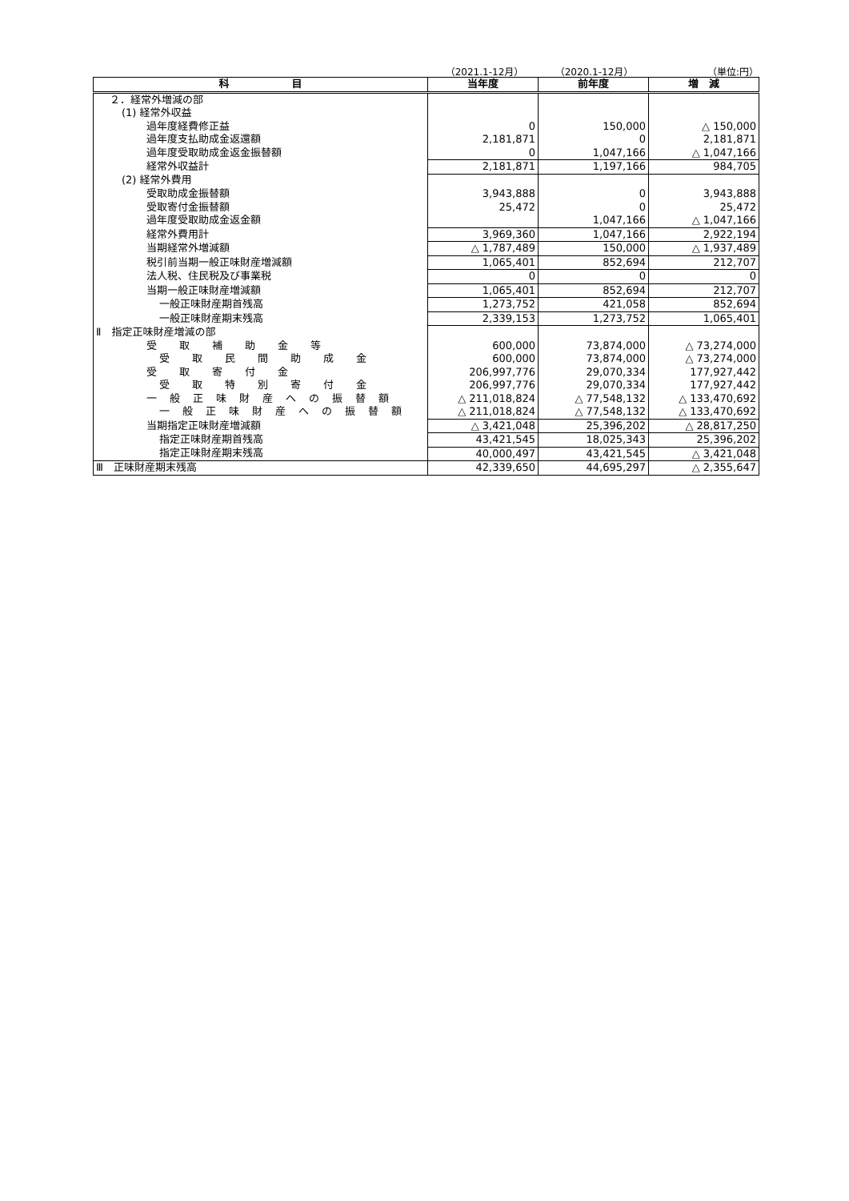（2021.1-12月） （2020.1-12月） （単位:円）
| 科 目 | 当年度 | 前年度 | 増 減 |
| --- | --- | --- | --- |
| ２．経常外増減の部 | | | |
| (1) 経常外収益 | | | |
| 過年度経費修正益 | 0 | 150,000 | △ 150,000 |
| 過年度支払助成金返還額 | 2,181,871 | 0 | 2,181,871 |
| 過年度受取助成金返金振替額 | 0 | 1,047,166 | △ 1,047,166 |
| 経常外収益計 | 2,181,871 | 1,197,166 | 984,705 |
| (2) 経常外費用 | | | |
| 受取助成金振替額 | 3,943,888 | 0 | 3,943,888 |
| 受取寄付金振替額 | 25,472 | 0 | 25,472 |
| 過年度受取助成金返金額 | | 1,047,166 | △ 1,047,166 |
| 経常外費用計 | 3,969,360 | 1,047,166 | 2,922,194 |
| 当期経常外増減額 | △ 1,787,489 | 150,000 | △ 1,937,489 |
| 税引前当期一般正味財産増減額 | 1,065,401 | 852,694 | 212,707 |
| 法人税、住民税及び事業税 | 0 | 0 | 0 |
| 当期一般正味財産増減額 | 1,065,401 | 852,694 | 212,707 |
| 一般正味財産期首残高 | 1,273,752 | 421,058 | 852,694 |
| 一般正味財産期末残高 | 2,339,153 | 1,273,752 | 1,065,401 |
| Ⅱ 指定正味財産増減の部 | | | |
| 受取補助金等 | 600,000 | 73,874,000 | △ 73,274,000 |
| 受取民間助成金 | 600,000 | 73,874,000 | △ 73,274,000 |
| 受取寄付金 | 206,997,776 | 29,070,334 | 177,927,442 |
| 受取特別寄付金 | 206,997,776 | 29,070,334 | 177,927,442 |
| 一般正味財産への振替額 | △ 211,018,824 | △ 77,548,132 | △ 133,470,692 |
| 一般正味財産への振替額 | △ 211,018,824 | △ 77,548,132 | △ 133,470,692 |
| 当期指定正味財産増減額 | △ 3,421,048 | 25,396,202 | △ 28,817,250 |
| 指定正味財産期首残高 | 43,421,545 | 18,025,343 | 25,396,202 |
| 指定正味財産期末残高 | 40,000,497 | 43,421,545 | △ 3,421,048 |
| Ⅲ 正味財産期末残高 | 42,339,650 | 44,695,297 | △ 2,355,647 |